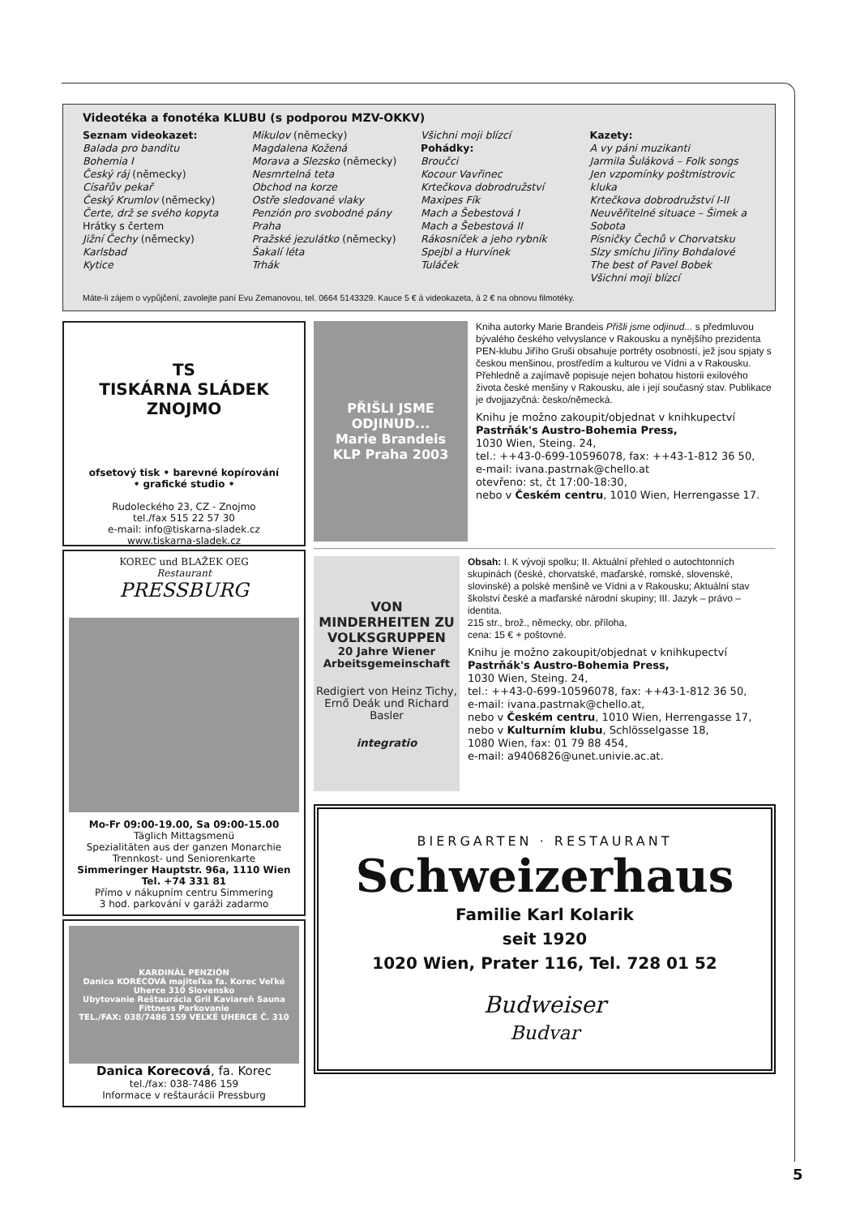Videotéka a fonotéka KLUBU (s podporou MZV-OKKV)
Seznam videokazet:
Balada pro banditu
Bohemia I
Český ráj (německy)
Císařův pekař
Český Krumlov (německy)
Čerte, drž se svého kopyta
Hrátky s čertem
Jižní Čechy (německy)
Karlsbad
Kytice
Mikulov (německy)
Magdalena Kožená
Morava a Slezsko (německy)
Nesmrtelná teta
Obchod na korze
Ostře sledované vlaky
Penzión pro svobodné pány
Praha
Pražské jezulátko (německy)
Šakalí léta
Trhák
Všichni moji blízcí
Pohádky:
Broučci
Kocour Vavřinec
Krtečkova dobrodružství
Maxipes Fík
Mach a Šebestová I
Mach a Šebestová II
Rákosníček a jeho rybník
Spejbl a Hurvínek
Tuláček
Kazety:
A vy páni muzikanti
Jarmila Šuláková – Folk songs
Jen vzpomínky poštmistrovic kluka
Krtečkova dobrodružství I-II
Neuvěřitelné situace – Šimek a Sobota
Písničky Čechů v Chorvatsku
Slzy smíchu Jiřiny Bohdalové
The best of Pavel Bobek
Všichni moji blízcí
Máte-li zájem o vypůjčení, zavolejte paní Evu Zemanovou, tel. 0664 5143329. Kauce 5 € à videokazeta, à 2 € na obnovu filmotéky.
TS
TISKÁRNA SLÁDEK ZNOJMO
ofsetový tisk • barevné kopírování
• grafické studio •
Rudoleckého 23, CZ - Znojmo
tel./fax 515 22 57 30
e-mail: info@tiskarna-sladek.cz
www.tiskarna-sladek.cz
KOREC und BLAŽEK OEG
Restaurant
PRESSBURG
Mo-Fr 09:00-19.00, Sa 09:00-15.00
Täglich Mittagsmenü
Spezialitäten aus der ganzen Monarchie
Trennkost- und Seniorenkarte
Simmeringer Hauptstr. 96a, 1110 Wien
Tel. +74 331 81
Přímo v nákupním centru Simmering
3 hod. parkování v garáži zadarmo
KARDINÁL PENZIÓN
Danica KORECOVÁ majiteľka fa. Korec Veľké Uherce 310 Slovensko
Ubytovanie Reštaurácia Gril Kaviareň Sauna Fittness Parkovanie
TEL./FAX: 038/7486 159 VEĽKÉ UHERCE Č. 310
Danica Korecová, fa. Korec
tel./fax: 038-7486 159
Informace v reštaurácii Pressburg
PŘIŠLI JSME ODJINUD...
Marie Brandeis
KLP Praha 2003
Kniha autorky Marie Brandeis Přišli jsme odjinud... s předmluvou bývalého českého velvyslance v Rakousku a nynějšího prezidenta PEN-klubu Jiřího Gruši obsahuje portréty osobností, jež jsou spjaty s českou menšinou, prostředím a kulturou ve Vídni a v Rakousku. Přehledně a zajímavě popisuje nejen bohatou historii exilového života české menšiny v Rakousku, ale i její současný stav. Publikace je dvojjazyčná: česko/německá.
Knihu je možno zakoupit/objednat v knihkupectví Pastrňák's Austro-Bohemia Press,
1030 Wien, Steing. 24,
tel.: ++43-0-699-10596078, fax: ++43-1-812 36 50,
e-mail: ivana.pastrnak@chello.at
otevřeno: st, čt 17:00-18:30,
nebo v Českém centru, 1010 Wien, Herrengasse 17.
VON MINDERHEITEN ZU VOLKSGRUPPEN
20 Jahre Wiener Arbeitsgemeinschaft
Redigiert von Heinz Tichy, Ernő Deák und Richard Basler
integratio
Obsah: I. K vývoji spolku; II. Aktuální přehled o autochtonních skupinách (české, chorvatské, maďarské, romské, slovenské, slovinské) a polské menšině ve Vídni a v Rakousku; Aktuální stav školství české a maďarské národní skupiny; III. Jazyk – právo – identita.
215 str., brož., německy, obr. příloha,
cena: 15 € + poštovné.
Knihu je možno zakoupit/objednat v knihkupectví Pastrňák's Austro-Bohemia Press,
1030 Wien, Steing. 24,
tel.: ++43-0-699-10596078, fax: ++43-1-812 36 50,
e-mail: ivana.pastrnak@chello.at,
nebo v Českém centru, 1010 Wien, Herrengasse 17,
nebo v Kulturním klubu, Schlösselgasse 18,
1080 Wien, fax: 01 79 88 454,
e-mail: a9406826@unet.univie.ac.at.
BIERGARTEN · RESTAURANT
Schweizerhaus
Familie Karl Kolarik
seit 1920
1020 Wien, Prater 116, Tel. 728 01 52
Budweiser
Budvar
5